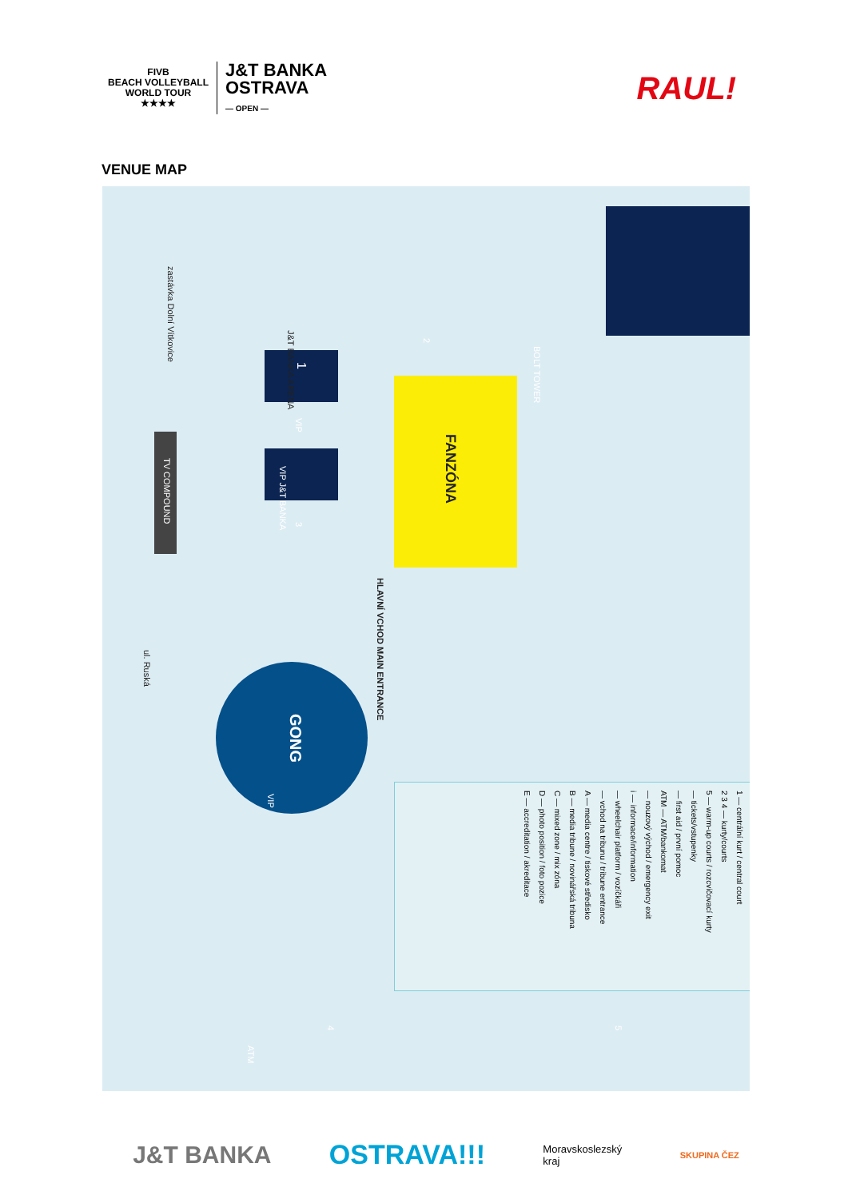FIVB
BEACH VOLLEYBALL
WORLD TOUR
★★★★
J&T BANKA
OSTRAVA
— OPEN —
RAUL!
VENUE MAP
zastávka Dolní Vítkovice
J&T BANKA ARENA
1
VIP
VIP J&T BANKA
TV COMPOUND
3
2
FANZÓNA
BOLT TOWER
HLAVNÍ VCHOD MAIN ENTRANCE
ul. Ruská
GONG
VIP
4
ATM
5
1 — centrální kurt / central court
2 3 4 — kurty/courts
5 — warm-up courts / rozcvičovací kurty
— tickets/vstupenky
— first aid / první pomoc
ATM — ATM/bankomat
— nouzový východ / emergency exit
i — informace/information
— wheelchair platform / vozíčkáři
— vchod na tribunu / tribune entrance
A — media centre / tiskové středisko
B — media tribune / novinářská tribuna
C — mixed zone / mix zóna
D — photo position / foto pozice
E — accreditation / akreditace
J&T BANKA OSTRAVA!!! Moravskoslezský
kraj SKUPINA ČEZ